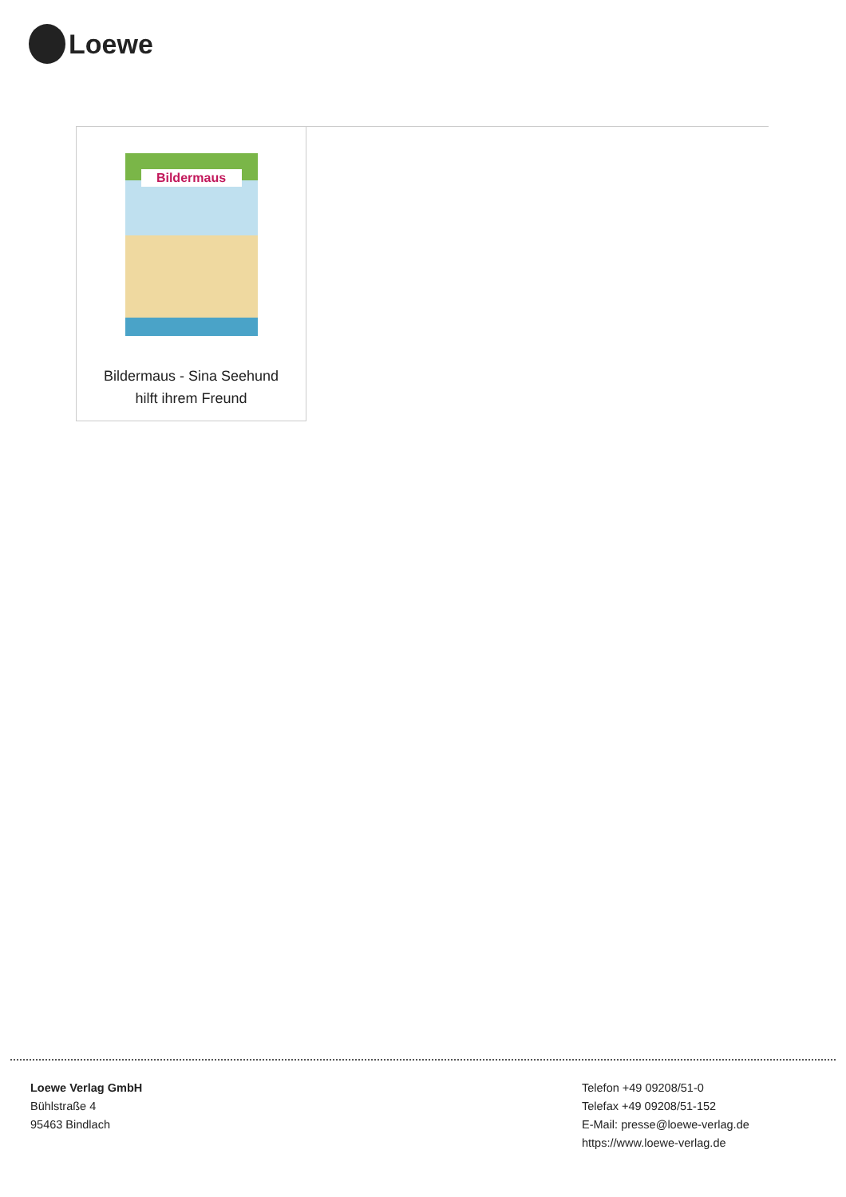Loewe
Bildermaus
Bildermaus - Sina Seehund
hilft ihrem Freund
Loewe Verlag GmbH
Bühlstraße 4
95463 Bindlach
Telefon +49 09208/51-0
Telefax +49 09208/51-152
E-Mail: presse@loewe-verlag.de
https://www.loewe-verlag.de